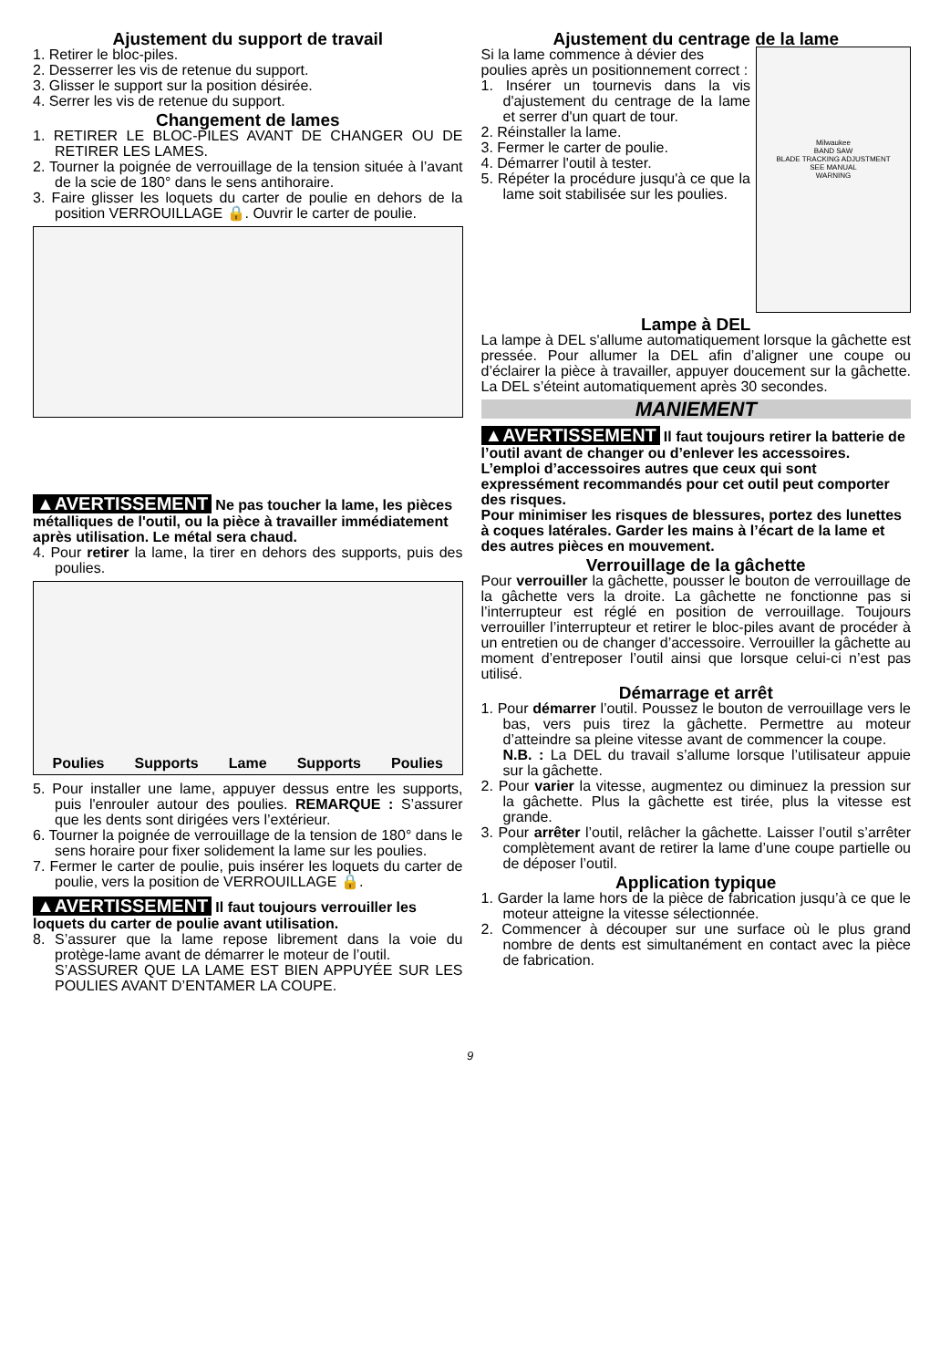Ajustement du support de travail
1. Retirer le bloc-piles.
2. Desserrer les vis de retenue du support.
3. Glisser le support sur la position désirée.
4. Serrer les vis de retenue du support.
Changement de lames
1. RETIRER LE BLOC-PILES AVANT DE CHANGER OU DE RETIRER LES LAMES.
2. Tourner la poignée de verrouillage de la tension située à l’avant de la scie de 180° dans le sens antihoraire.
3. Faire glisser les loquets du carter de poulie en dehors de la position VERROUILLAGE 🔒. Ouvrir le carter de poulie.
▲AVERTISSEMENT Ne pas toucher la lame, les pièces métalliques de l'outil, ou la pièce à travailler immédiatement après utilisation. Le métal sera chaud.
4. Pour retirer la lame, la tirer en dehors des supports, puis des poulies.
Poulies Supports Lame Supports Poulies
5. Pour installer une lame, appuyer dessus entre les supports, puis l'enrouler autour des poulies. REMARQUE : S’assurer que les dents sont dirigées vers l’extérieur.
6. Tourner la poignée de verrouillage de la tension de 180° dans le sens horaire pour fixer solidement la lame sur les poulies.
7. Fermer le carter de poulie, puis insérer les loquets du carter de poulie, vers la position de VERROUILLAGE 🔒.
▲AVERTISSEMENT Il faut toujours verrouiller les loquets du carter de poulie avant utilisation.
8. S’assurer que la lame repose librement dans la voie du protège-lame avant de démarrer le moteur de l’outil.
S’ASSURER QUE LA LAME EST BIEN APPUYÉE SUR LES POULIES AVANT D’ENTAMER LA COUPE.
Ajustement du centrage de la lame
Si la lame commence à dévier des poulies après un positionnement correct :
1. Insérer un tournevis dans la vis d'ajustement du centrage de la lame et serrer d'un quart de tour.
2. Réinstaller la lame.
3. Fermer le carter de poulie.
4. Démarrer l'outil à tester.
5. Répéter la procédure jusqu'à ce que la lame soit stabilisée sur les poulies.
Milwaukee
BAND SAW
BLADE TRACKING ADJUSTMENT
SEE MANUAL
WARNING
Lampe à DEL
La lampe à DEL s'allume automatiquement lorsque la gâchette est pressée. Pour allumer la DEL afin d’aligner une coupe ou d’éclairer la pièce à travailler, appuyer doucement sur la gâchette. La DEL s’éteint automatiquement après 30 secondes.
MANIEMENT
▲AVERTISSEMENT Il faut toujours retirer la batterie de l’outil avant de changer ou d’enlever les accessoires. L’emploi d’accessoires autres que ceux qui sont expressément recommandés pour cet outil peut comporter des risques.
Pour minimiser les risques de blessures, portez des lunettes à coques latérales. Garder les mains à l’écart de la lame et des autres pièces en mouvement.
Verrouillage de la gâchette
Pour verrouiller la gâchette, pousser le bouton de verrouillage de la gâchette vers la droite. La gâchette ne fonctionne pas si l’interrupteur est réglé en position de verrouillage. Toujours verrouiller l’interrupteur et retirer le bloc-piles avant de procéder à un entretien ou de changer d’accessoire. Verrouiller la gâchette au moment d’entreposer l’outil ainsi que lorsque celui-ci n’est pas utilisé.
Démarrage et arrêt
1. Pour démarrer l’outil. Poussez le bouton de verrouillage vers le bas, vers puis tirez la gâchette. Permettre au moteur d’atteindre sa pleine vitesse avant de commencer la coupe.
N.B. : La DEL du travail s’allume lorsque l’utilisateur appuie sur la gâchette.
2. Pour varier la vitesse, augmentez ou diminuez la pression sur la gâchette. Plus la gâchette est tirée, plus la vitesse est grande.
3. Pour arrêter l’outil, relâcher la gâchette. Laisser l’outil s’arrêter complètement avant de retirer la lame d’une coupe partielle ou de déposer l’outil.
Application typique
1. Garder la lame hors de la pièce de fabrication jusqu’à ce que le moteur atteigne la vitesse sélectionnée.
2. Commencer à découper sur une surface où le plus grand nombre de dents est simultanément en contact avec la pièce de fabrication.
9